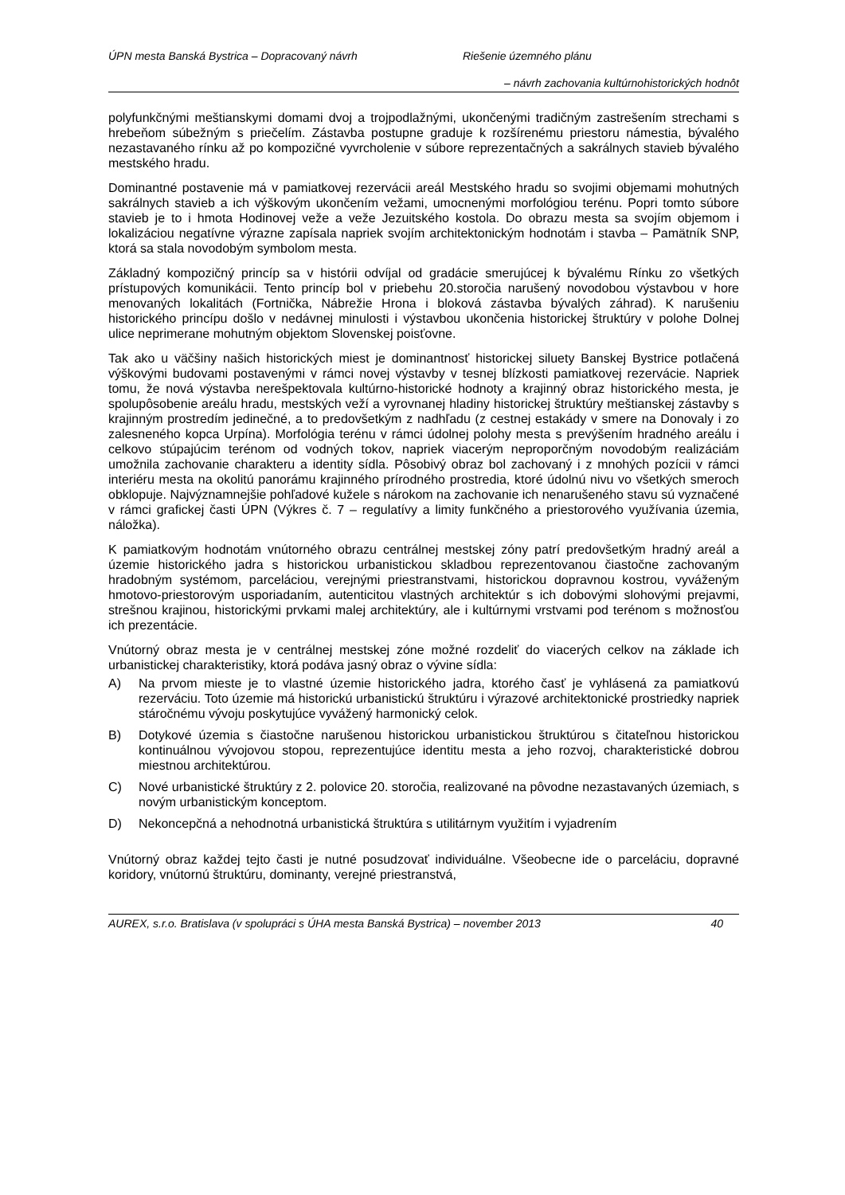ÚPN mesta Banská Bystrica – Dopracovaný návrh Riešenie územného plánu
– návrh zachovania kultúrnohistorických hodnôt
polyfunkčnými meštianskymi domami dvoj a trojpodlažnými, ukončenými tradičným zastrešením strechami s hrebeňom súbežným s priečelím. Zástavba postupne graduje k rozšírenému priestoru námestia, bývalého nezastavaného rínku až po kompozičné vyvrcholenie v súbore reprezentačných a sakrálnych stavieb bývalého mestského hradu.
Dominantné postavenie má v pamiatkovej rezervácii areál Mestského hradu so svojimi objemami mohutných sakrálnych stavieb a ich výškovým ukončením vežami, umocnenými morfológiou terénu. Popri tomto súbore stavieb je to i hmota Hodinovej veže a veže Jezuitského kostola. Do obrazu mesta sa svojím objemom i lokalizáciou negatívne výrazne zapísala napriek svojím architektonickým hodnotám i stavba – Pamätník SNP, ktorá sa stala novodobým symbolom mesta.
Základný kompozičný princíp sa v histórii odvíjal od gradácie smerujúcej k bývalému Rínku zo všetkých prístupových komunikácii. Tento princíp bol v priebehu 20.storočia narušený novodobou výstavbou v hore menovaných lokalitách (Fortnička, Nábrežie Hrona i bloková zástavba bývalých záhrad). K narušeniu historického princípu došlo v nedávnej minulosti i výstavbou ukončenia historickej štruktúry v polohe Dolnej ulice neprimerane mohutným objektom Slovenskej poisťovne.
Tak ako u väčšiny našich historických miest je dominantnosť historickej siluety Banskej Bystrice potlačená výškovými budovami postavenými v rámci novej výstavby v tesnej blízkosti pamiatkovej rezervácie. Napriek tomu, že nová výstavba nerešpektovala kultúrno-historické hodnoty a krajinný obraz historického mesta, je spolupôsobenie areálu hradu, mestských veží a vyrovnanej hladiny historickej štruktúry meštianskej zástavby s krajinným prostredím jedinečné, a to predovšetkým z nadhľadu (z cestnej estakády v smere na Donovaly i zo zalesneného kopca Urpína). Morfológia terénu v rámci údolnej polohy mesta s prevýšením hradného areálu i celkovo stúpajúcim terénom od vodných tokov, napriek viacerým neproporčným novodobým realizáciám umožnila zachovanie charakteru a identity sídla. Pôsobivý obraz bol zachovaný i z mnohých pozícii v rámci interiéru mesta na okolitú panorámu krajinného prírodného prostredia, ktoré údolnú nivu vo všetkých smeroch obklopuje. Najvýznamnejšie pohľadové kužele s nárokom na zachovanie ich nenarušeného stavu sú vyznačené v rámci grafickej časti ÚPN (Výkres č. 7 – regulatívy a limity funkčného a priestorového využívania územia, náložka).
K pamiatkovým hodnotám vnútorného obrazu centrálnej mestskej zóny patrí predovšetkým hradný areál a územie historického jadra s historickou urbanistickou skladbou reprezentovanou čiastočne zachovaným hradobným systémom, parceláciou, verejnými priestranstvami, historickou dopravnou kostrou, vyváženým hmotovo-priestorovým usporiadaním, autenticitou vlastných architektúr s ich dobovými slohovými prejavmi, strešnou krajinou, historickými prvkami malej architektúry, ale i kultúrnymi vrstvami pod terénom s možnosťou ich prezentácie.
Vnútorný obraz mesta je v centrálnej mestskej zóne možné rozdeliť do viacerých celkov na základe ich urbanistickej charakteristiky, ktorá podáva jasný obraz o vývine sídla:
A) Na prvom mieste je to vlastné územie historického jadra, ktorého časť je vyhlásená za pamiatkovú rezerváciu. Toto územie má historickú urbanistickú štruktúru i výrazové architektonické prostriedky napriek stáročnému vývoju poskytujúce vyvážený harmonický celok.
B) Dotykové územia s čiastočne narušenou historickou urbanistickou štruktúrou s čitateľnou historickou kontinuálnou vývojovou stopou, reprezentujúce identitu mesta a jeho rozvoj, charakteristické dobrou miestnou architektúrou.
C) Nové urbanistické štruktúry z 2. polovice 20. storočia, realizované na pôvodne nezastavaných územiach, s novým urbanistickým konceptom.
D) Nekoncepčná a nehodnotná urbanistická štruktúra s utilitárnym využitím i vyjadrením
Vnútorný obraz každej tejto časti je nutné posudzovať individuálne. Všeobecne ide o parceláciu, dopravné koridory, vnútornú štruktúru, dominanty, verejné priestranstvá,
AUREX, s.r.o. Bratislava (v spolupráci s ÚHA mesta Banská Bystrica) – november 2013 40